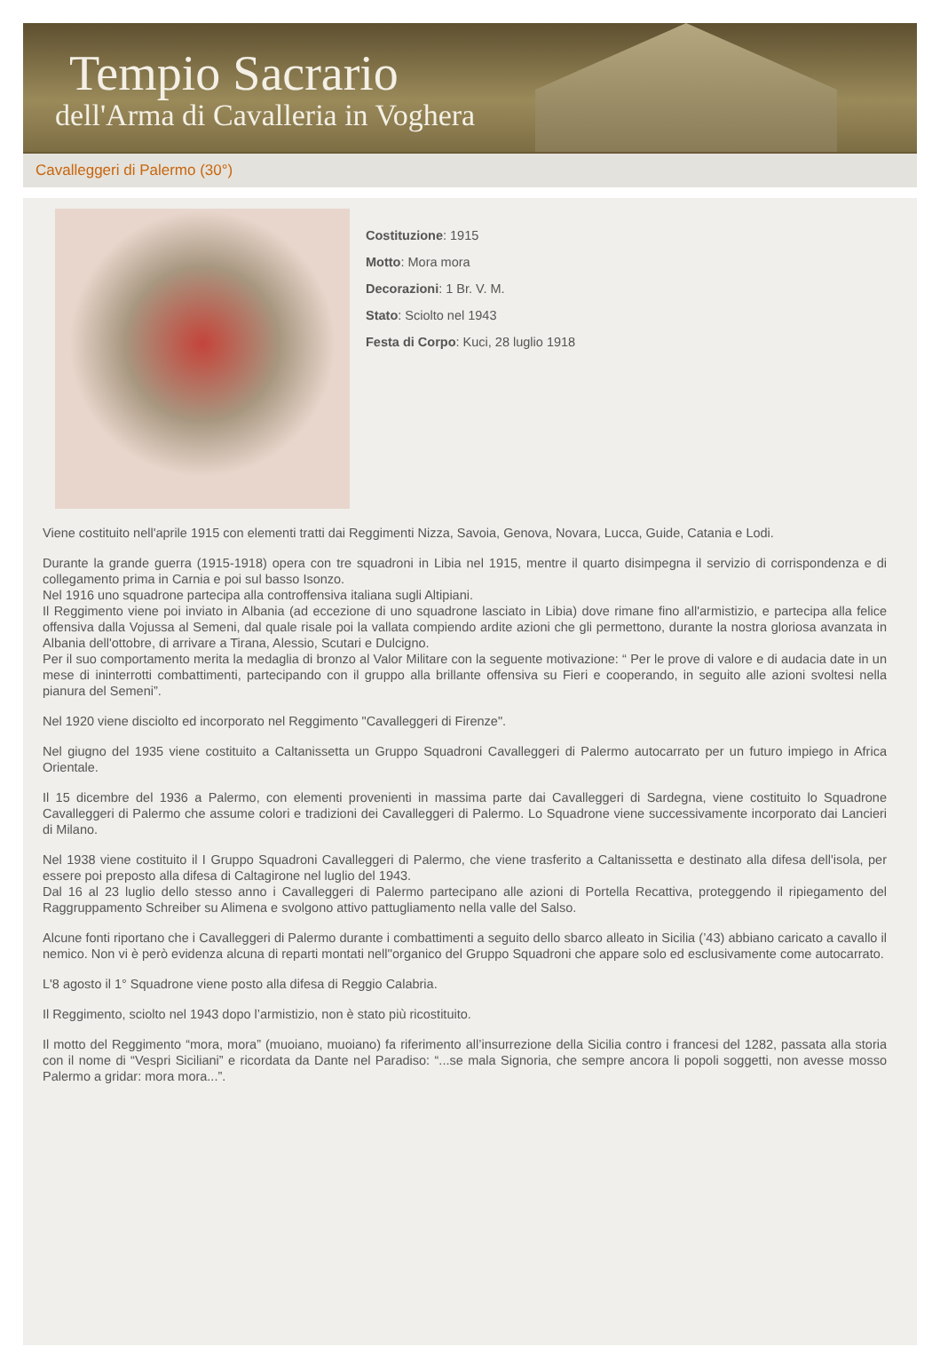Tempio Sacrario
dell'Arma di Cavalleria in Voghera
Cavalleggeri di Palermo (30°)
Costituzione: 1915
Motto: Mora mora
Decorazioni: 1 Br. V. M.
Stato: Sciolto nel 1943
Festa di Corpo: Kuci, 28 luglio 1918
Viene costituito nell'aprile 1915 con elementi tratti dai Reggimenti Nizza, Savoia, Genova, Novara, Lucca, Guide, Catania e Lodi.
Durante la grande guerra (1915-1918) opera con tre squadroni in Libia nel 1915, mentre il quarto disimpegna il servizio di corrispondenza e di collegamento prima in Carnia e poi sul basso Isonzo.
Nel 1916 uno squadrone partecipa alla controffensiva italiana sugli Altipiani.
Il Reggimento viene poi inviato in Albania (ad eccezione di uno squadrone lasciato in Libia) dove rimane fino all'armistizio, e partecipa alla felice offensiva dalla Vojussa al Semeni, dal quale risale poi la vallata compiendo ardite azioni che gli permettono, durante la nostra gloriosa avanzata in Albania dell'ottobre, di arrivare a Tirana, Alessio, Scutari e Dulcigno.
Per il suo comportamento merita la medaglia di bronzo al Valor Militare con la seguente motivazione: “ Per le prove di valore e di audacia date in un mese di ininterrotti combattimenti, partecipando con il gruppo alla brillante offensiva su Fieri e cooperando, in seguito alle azioni svoltesi nella pianura del Semeni”.
Nel 1920 viene disciolto ed incorporato nel Reggimento "Cavalleggeri di Firenze".
Nel giugno del 1935 viene costituito a Caltanissetta un Gruppo Squadroni Cavalleggeri di Palermo autocarrato per un futuro impiego in Africa Orientale.
Il 15 dicembre del 1936 a Palermo, con elementi provenienti in massima parte dai Cavalleggeri di Sardegna, viene costituito lo Squadrone Cavalleggeri di Palermo che assume colori e tradizioni dei Cavalleggeri di Palermo. Lo Squadrone viene successivamente incorporato dai Lancieri di Milano.
Nel 1938 viene costituito il I Gruppo Squadroni Cavalleggeri di Palermo, che viene trasferito a Caltanissetta e destinato alla difesa dell'isola, per essere poi preposto alla difesa di Caltagirone nel luglio del 1943.
Dal 16 al 23 luglio dello stesso anno i Cavalleggeri di Palermo partecipano alle azioni di Portella Recattiva, proteggendo il ripiegamento del Raggruppamento Schreiber su Alimena e svolgono attivo pattugliamento nella valle del Salso.
Alcune fonti riportano che i Cavalleggeri di Palermo durante i combattimenti a seguito dello sbarco alleato in Sicilia (’43) abbiano caricato a cavallo il nemico. Non vi è però evidenza alcuna di reparti montati nell''organico del Gruppo Squadroni che appare solo ed esclusivamente come autocarrato.
L'8 agosto il 1° Squadrone viene posto alla difesa di Reggio Calabria.
Il Reggimento, sciolto nel 1943 dopo l’armistizio, non è stato più ricostituito.
Il motto del Reggimento “mora, mora” (muoiano, muoiano) fa riferimento all’insurrezione della Sicilia contro i francesi del 1282, passata alla storia con il nome di “Vespri Siciliani” e ricordata da Dante nel Paradiso: “...se mala Signoria, che sempre ancora li popoli soggetti, non avesse mosso Palermo a gridar: mora mora...”.